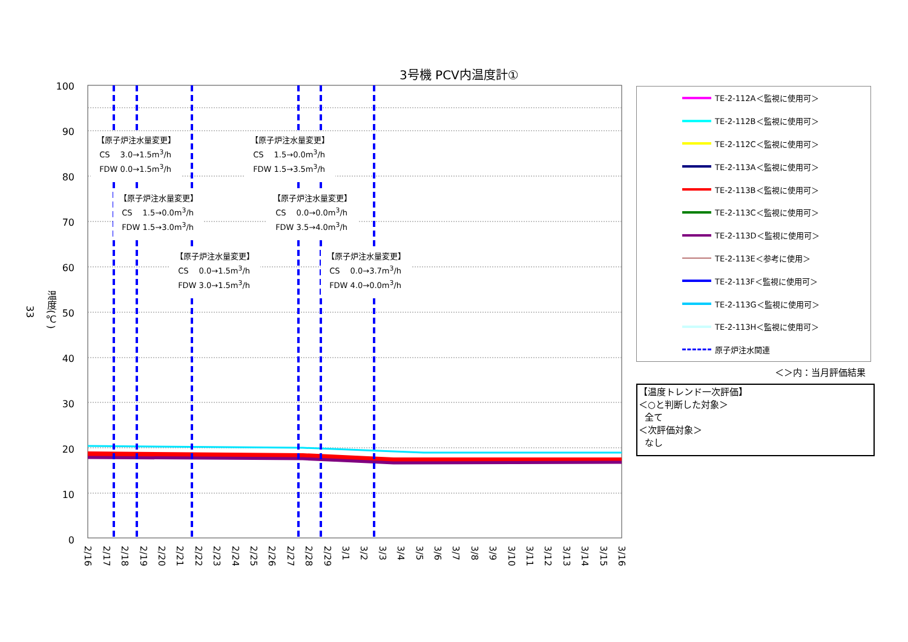3号機 PCV内温度計①
33
温度(℃)
100
90
80
70
60
50
40
30
20
10
0
2/16
2/17
2/18
2/19
2/20
2/21
2/22
2/23
2/24
2/25
2/26
2/27
2/28
2/29
3/1
3/2
3/3
3/4
3/5
3/6
3/7
3/8
3/9
3/10
3/11
3/12
3/13
3/14
3/15
3/16
【原子炉注水量変更】
CS　 3.0→1.5m<sup>3</sup>/h
FDW 0.0→1.5m<sup>3</sup>/h
【原子炉注水量変更】
CS　 1.5→0.0m<sup>3</sup>/h
FDW 1.5→3.0m<sup>3</sup>/h
【原子炉注水量変更】
CS　 0.0→1.5m<sup>3</sup>/h
FDW 3.0→1.5m<sup>3</sup>/h
【原子炉注水量変更】
CS　 1.5→0.0m<sup>3</sup>/h
FDW 1.5→3.5m<sup>3</sup>/h
【原子炉注水量変更】
CS　 0.0→0.0m<sup>3</sup>/h
FDW 3.5→4.0m<sup>3</sup>/h
【原子炉注水量変更】
CS　 0.0→3.7m<sup>3</sup>/h
FDW 4.0→0.0m<sup>3</sup>/h
TE-2-112A＜監視に使用可＞
TE-2-112B＜監視に使用可＞
TE-2-112C＜監視に使用可＞
TE-2-113A＜監視に使用可＞
TE-2-113B＜監視に使用可＞
TE-2-113C＜監視に使用可＞
TE-2-113D＜監視に使用可＞
TE-2-113E＜参考に使用＞
TE-2-113F＜監視に使用可＞
TE-2-113G＜監視に使用可＞
TE-2-113H＜監視に使用可＞
原子炉注水関連
＜＞内：当月評価結果
【温度トレンド一次評価】
＜○と判断した対象＞
全て
＜次評価対象＞
なし